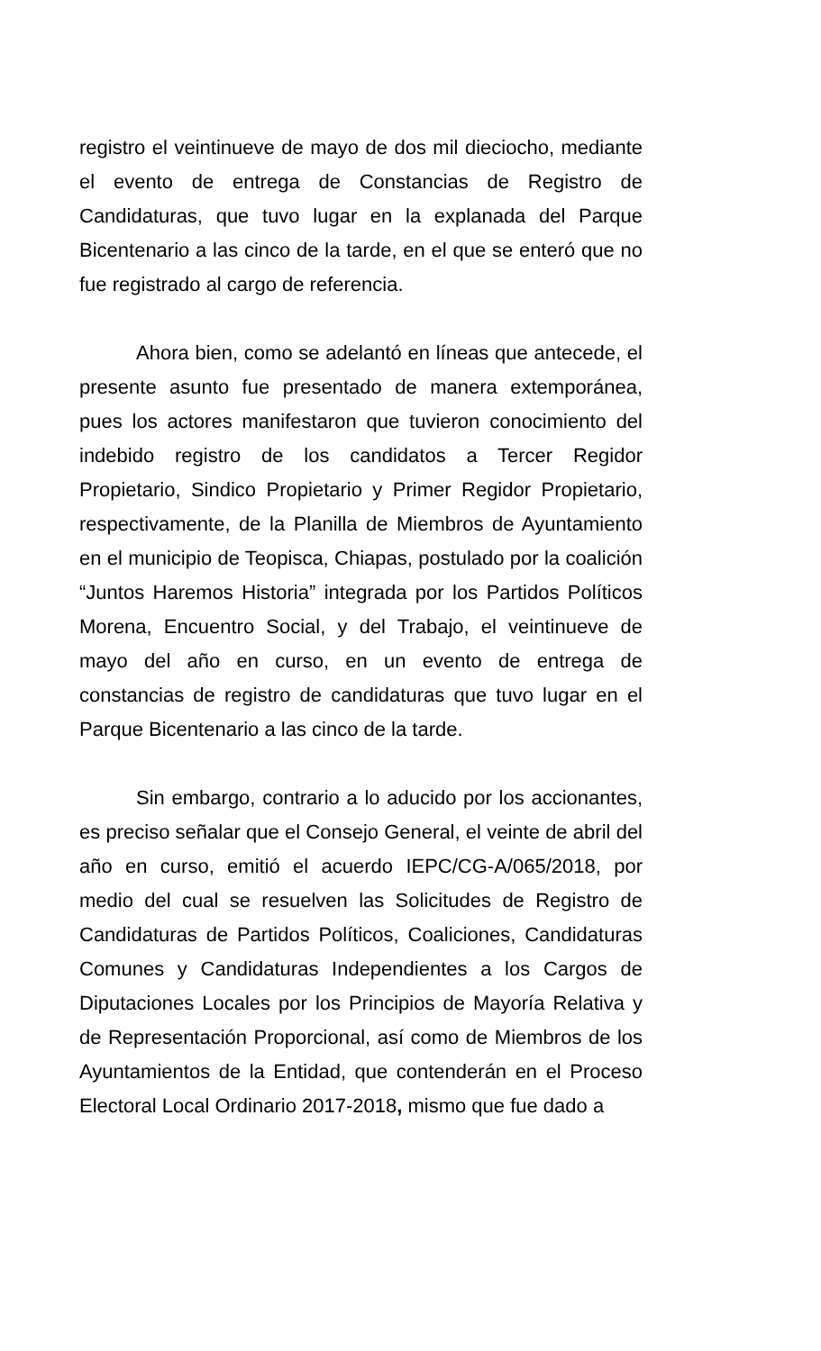registro el veintinueve de mayo de dos mil dieciocho, mediante el evento de entrega de Constancias de Registro de Candidaturas, que tuvo lugar en la explanada del Parque Bicentenario a las cinco de la tarde, en el que se enteró que no fue registrado al cargo de referencia.
Ahora bien, como se adelantó en líneas que antecede, el presente asunto fue presentado de manera extemporánea, pues los actores manifestaron que tuvieron conocimiento del indebido registro de los candidatos a Tercer Regidor Propietario, Sindico Propietario y Primer Regidor Propietario, respectivamente, de la Planilla de Miembros de Ayuntamiento en el municipio de Teopisca, Chiapas, postulado por la coalición “Juntos Haremos Historia” integrada por los Partidos Políticos Morena, Encuentro Social, y del Trabajo, el veintinueve de mayo del año en curso, en un evento de entrega de constancias de registro de candidaturas que tuvo lugar en el Parque Bicentenario a las cinco de la tarde.
Sin embargo, contrario a lo aducido por los accionantes, es preciso señalar que el Consejo General, el veinte de abril del año en curso, emitió el acuerdo IEPC/CG-A/065/2018, por medio del cual se resuelven las Solicitudes de Registro de Candidaturas de Partidos Políticos, Coaliciones, Candidaturas Comunes y Candidaturas Independientes a los Cargos de Diputaciones Locales por los Principios de Mayoría Relativa y de Representación Proporcional, así como de Miembros de los Ayuntamientos de la Entidad, que contenderán en el Proceso Electoral Local Ordinario 2017-2018, mismo que fue dado a